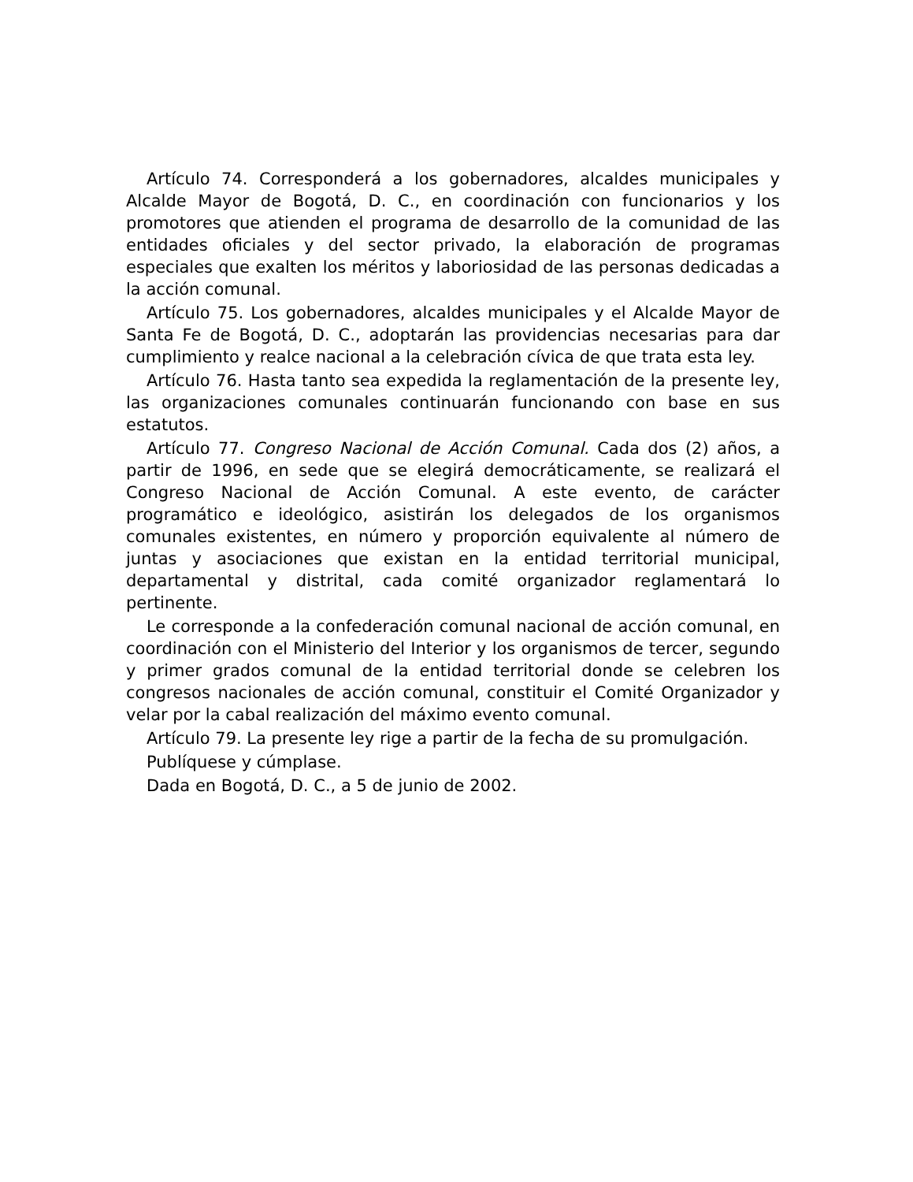Artículo 74. Corresponderá a los gobernadores, alcaldes municipales y Alcalde Mayor de Bogotá, D. C., en coordinación con funcionarios y los promotores que atienden el programa de desarrollo de la comunidad de las entidades oficiales y del sector privado, la elaboración de programas especiales que exalten los méritos y laboriosidad de las personas dedicadas a la acción comunal.
Artículo 75. Los gobernadores, alcaldes municipales y el Alcalde Mayor de Santa Fe de Bogotá, D. C., adoptarán las providencias necesarias para dar cumplimiento y realce nacional a la celebración cívica de que trata esta ley.
Artículo 76. Hasta tanto sea expedida la reglamentación de la presente ley, las organizaciones comunales continuarán funcionando con base en sus estatutos.
Artículo 77. Congreso Nacional de Acción Comunal. Cada dos (2) años, a partir de 1996, en sede que se elegirá democráticamente, se realizará el Congreso Nacional de Acción Comunal. A este evento, de carácter programático e ideológico, asistirán los delegados de los organismos comunales existentes, en número y proporción equivalente al número de juntas y asociaciones que existan en la entidad territorial municipal, departamental y distrital, cada comité organizador reglamentará lo pertinente.
Le corresponde a la confederación comunal nacional de acción comunal, en coordinación con el Ministerio del Interior y los organismos de tercer, segundo y primer grados comunal de la entidad territorial donde se celebren los congresos nacionales de acción comunal, constituir el Comité Organizador y velar por la cabal realización del máximo evento comunal.
Artículo 79. La presente ley rige a partir de la fecha de su promulgación.
Publíquese y cúmplase.
Dada en Bogotá, D. C., a 5 de junio de 2002.